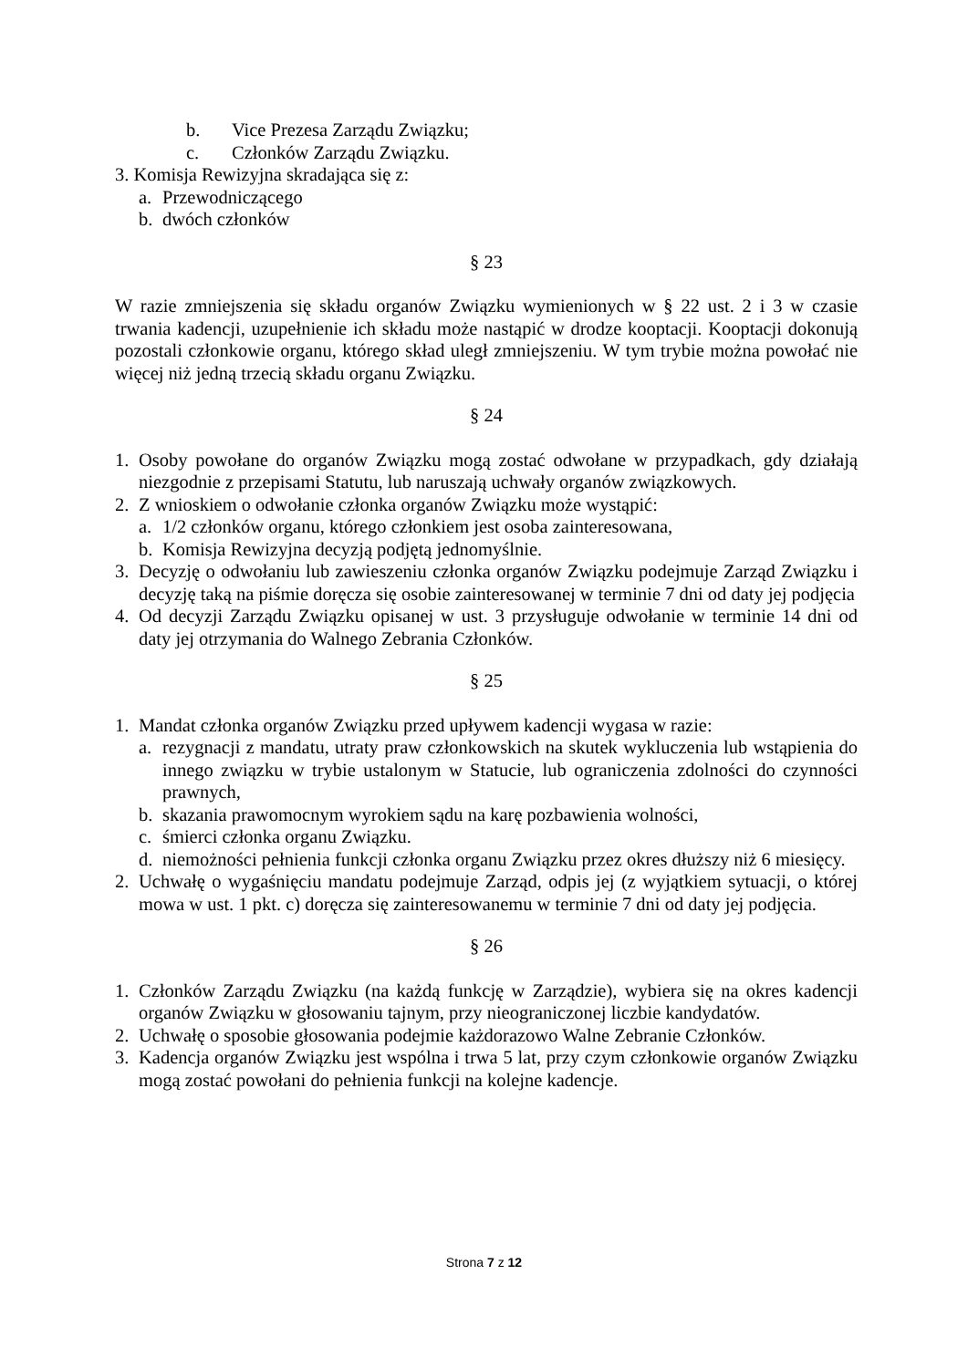b. Vice Prezesa Zarządu Związku;
c. Członków Zarządu Związku.
3. Komisja Rewizyjna skradająca się z:
a. Przewodniczącego
b. dwóch członków
§ 23
W razie zmniejszenia się składu organów Związku wymienionych w § 22 ust. 2 i 3 w czasie trwania kadencji, uzupełnienie ich składu może nastąpić w drodze kooptacji. Kooptacji dokonują pozostali członkowie organu, którego skład uległ zmniejszeniu. W tym trybie można powołać nie więcej niż jedną trzecią składu organu Związku.
§ 24
1. Osoby powołane do organów Związku mogą zostać odwołane w przypadkach, gdy działają niezgodnie z przepisami Statutu, lub naruszają uchwały organów związkowych.
2. Z wnioskiem o odwołanie członka organów Związku może wystąpić:
a. 1/2 członków organu, którego członkiem jest osoba zainteresowana,
b. Komisja Rewizyjna decyzją podjętą jednomyślnie.
3. Decyzję o odwołaniu lub zawieszeniu członka organów Związku podejmuje Zarząd Związku i decyzję taką na piśmie doręcza się osobie zainteresowanej w terminie 7 dni od daty jej podjęcia
4. Od decyzji Zarządu Związku opisanej w ust. 3 przysługuje odwołanie w terminie 14 dni od daty jej otrzymania do Walnego Zebrania Członków.
§ 25
1. Mandat członka organów Związku przed upływem kadencji wygasa w razie:
a. rezygnacji z mandatu, utraty praw członkowskich na skutek wykluczenia lub wstąpienia do innego związku w trybie ustalonym w Statucie, lub ograniczenia zdolności do czynności prawnych,
b. skazania prawomocnym wyrokiem sądu na karę pozbawienia wolności,
c. śmierci członka organu Związku.
d. niemożności pełnienia funkcji członka organu Związku przez okres dłuższy niż 6 miesięcy.
2. Uchwałę o wygaśnięciu mandatu podejmuje Zarząd, odpis jej (z wyjątkiem sytuacji, o której mowa w ust. 1 pkt. c) doręcza się zainteresowanemu w terminie 7 dni od daty jej podjęcia.
§ 26
1. Członków Zarządu Związku (na każdą funkcję w Zarządzie), wybiera się na okres kadencji organów Związku w głosowaniu tajnym, przy nieograniczonej liczbie kandydatów.
2. Uchwałę o sposobie głosowania podejmie każdorazowo Walne Zebranie Członków.
3. Kadencja organów Związku jest wspólna i trwa 5 lat, przy czym członkowie organów Związku mogą zostać powołani do pełnienia funkcji na kolejne kadencje.
Strona 7 z 12